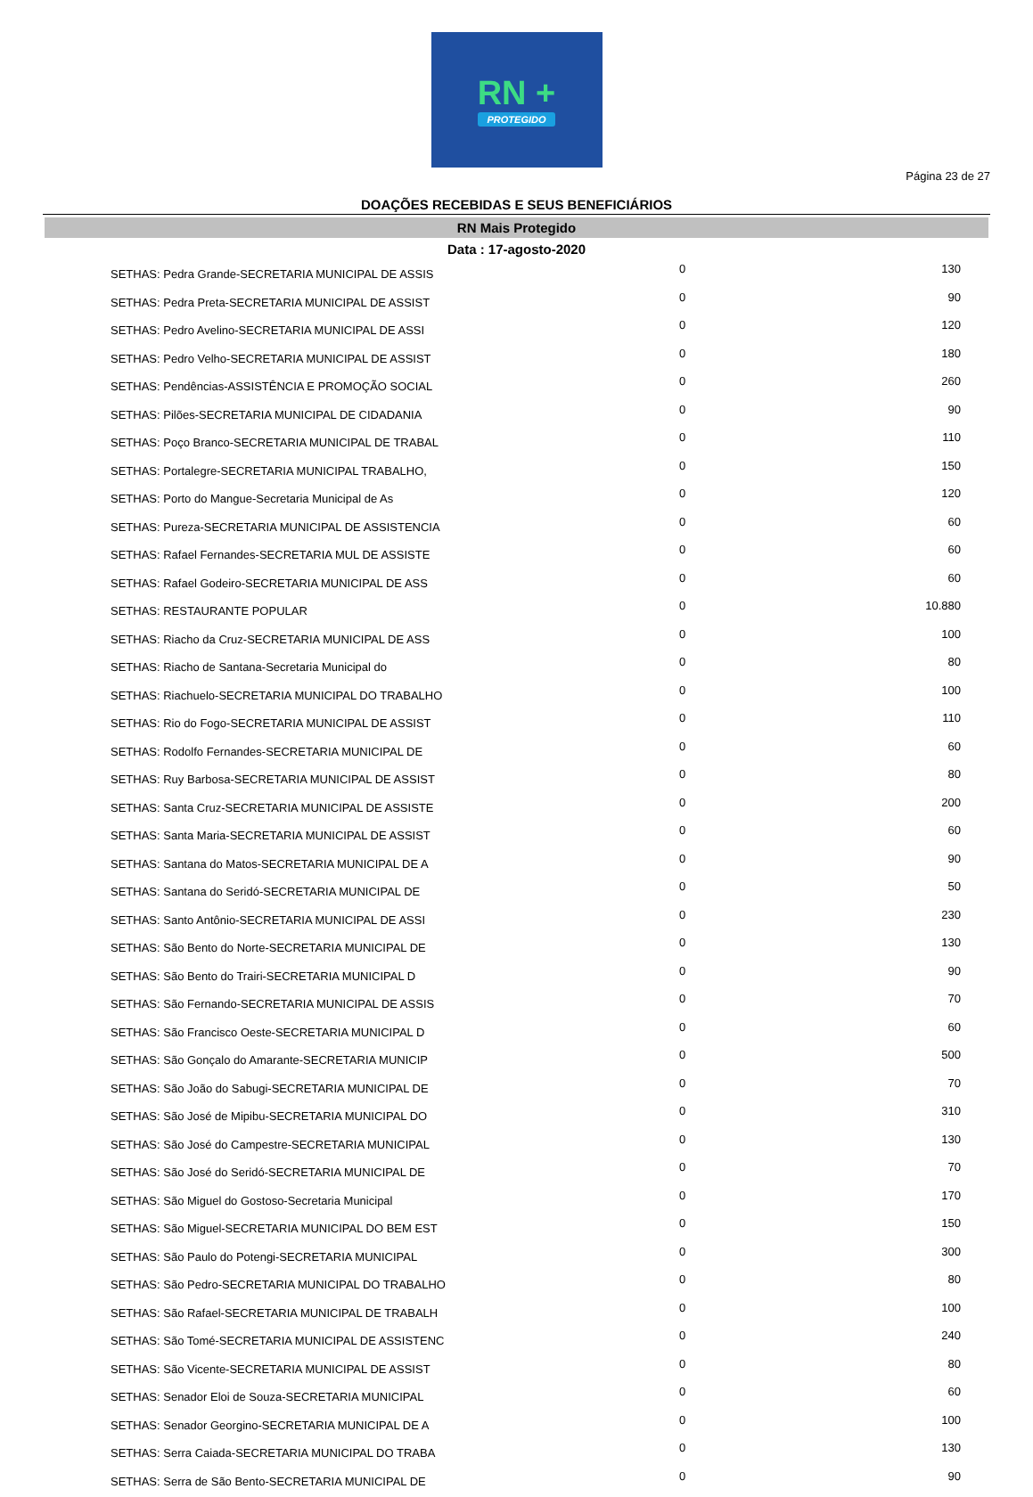RN +
PROTEGIDO
Página 23 de 27
DOAÇÕES RECEBIDAS E SEUS BENEFICIÁRIOS
RN Mais Protegido
Data : 17-agosto-2020
| SETHAS: Pedra Grande-SECRETARIA MUNICIPAL DE ASSIS | 0 | 130 |
| SETHAS: Pedra Preta-SECRETARIA MUNICIPAL DE ASSIST | 0 | 90 |
| SETHAS: Pedro Avelino-SECRETARIA MUNICIPAL DE ASSI | 0 | 120 |
| SETHAS: Pedro Velho-SECRETARIA MUNICIPAL DE ASSIST | 0 | 180 |
| SETHAS: Pendências-ASSISTÊNCIA E PROMOÇÃO SOCIAL | 0 | 260 |
| SETHAS: Pilões-SECRETARIA MUNICIPAL DE CIDADANIA | 0 | 90 |
| SETHAS: Poço Branco-SECRETARIA MUNICIPAL DE TRABAL | 0 | 110 |
| SETHAS: Portalegre-SECRETARIA MUNICIPAL TRABALHO, | 0 | 150 |
| SETHAS: Porto do Mangue-Secretaria Municipal de As | 0 | 120 |
| SETHAS: Pureza-SECRETARIA MUNICIPAL DE ASSISTENCIA | 0 | 60 |
| SETHAS: Rafael Fernandes-SECRETARIA MUL DE ASSISTE | 0 | 60 |
| SETHAS: Rafael Godeiro-SECRETARIA MUNICIPAL DE ASS | 0 | 60 |
| SETHAS: RESTAURANTE POPULAR | 0 | 10.880 |
| SETHAS: Riacho da Cruz-SECRETARIA MUNICIPAL DE ASS | 0 | 100 |
| SETHAS: Riacho de Santana-Secretaria Municipal do | 0 | 80 |
| SETHAS: Riachuelo-SECRETARIA MUNICIPAL DO TRABALHO | 0 | 100 |
| SETHAS: Rio do Fogo-SECRETARIA MUNICIPAL DE ASSIST | 0 | 110 |
| SETHAS: Rodolfo Fernandes-SECRETARIA MUNICIPAL DE | 0 | 60 |
| SETHAS: Ruy Barbosa-SECRETARIA MUNICIPAL DE ASSIST | 0 | 80 |
| SETHAS: Santa Cruz-SECRETARIA MUNICIPAL DE ASSISTE | 0 | 200 |
| SETHAS: Santa Maria-SECRETARIA MUNICIPAL DE ASSIST | 0 | 60 |
| SETHAS: Santana do Matos-SECRETARIA MUNICIPAL DE A | 0 | 90 |
| SETHAS: Santana do Seridó-SECRETARIA MUNICIPAL DE | 0 | 50 |
| SETHAS: Santo Antônio-SECRETARIA MUNICIPAL DE ASSI | 0 | 230 |
| SETHAS: São Bento do Norte-SECRETARIA MUNICIPAL DE | 0 | 130 |
| SETHAS: São Bento do Trairi-SECRETARIA MUNICIPAL D | 0 | 90 |
| SETHAS: São Fernando-SECRETARIA MUNICIPAL DE ASSIS | 0 | 70 |
| SETHAS: São Francisco Oeste-SECRETARIA MUNICIPAL D | 0 | 60 |
| SETHAS: São Gonçalo do Amarante-SECRETARIA MUNICIP | 0 | 500 |
| SETHAS: São João do Sabugi-SECRETARIA MUNICIPAL DE | 0 | 70 |
| SETHAS: São José de Mipibu-SECRETARIA MUNICIPAL DO | 0 | 310 |
| SETHAS: São José do Campestre-SECRETARIA MUNICIPAL | 0 | 130 |
| SETHAS: São José do Seridó-SECRETARIA MUNICIPAL DE | 0 | 70 |
| SETHAS: São Miguel do Gostoso-Secretaria Municipal | 0 | 170 |
| SETHAS: São Miguel-SECRETARIA MUNICIPAL DO BEM EST | 0 | 150 |
| SETHAS: São Paulo do Potengi-SECRETARIA MUNICIPAL | 0 | 300 |
| SETHAS: São Pedro-SECRETARIA MUNICIPAL DO TRABALHO | 0 | 80 |
| SETHAS: São Rafael-SECRETARIA MUNICIPAL DE TRABALH | 0 | 100 |
| SETHAS: São Tomé-SECRETARIA MUNICIPAL DE ASSISTENC | 0 | 240 |
| SETHAS: São Vicente-SECRETARIA MUNICIPAL DE ASSIST | 0 | 80 |
| SETHAS: Senador Eloi de Souza-SECRETARIA MUNICIPAL | 0 | 60 |
| SETHAS: Senador Georgino-SECRETARIA MUNICIPAL DE A | 0 | 100 |
| SETHAS: Serra Caiada-SECRETARIA MUNICIPAL DO TRABA | 0 | 130 |
| SETHAS: Serra de São Bento-SECRETARIA MUNICIPAL DE | 0 | 90 |